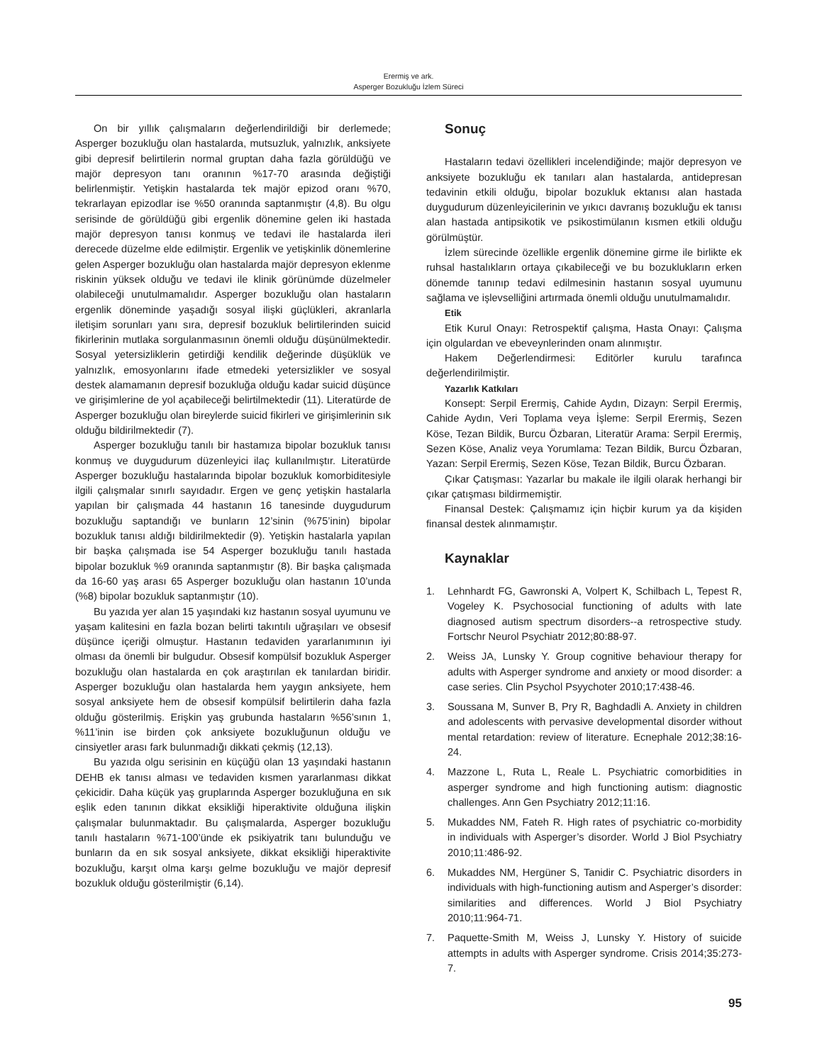Erermiş ve ark.
Asperger Bozukluğu İzlem Süreci
On bir yıllık çalışmaların değerlendirildiği bir derlemede; Asperger bozukluğu olan hastalarda, mutsuzluk, yalnızlık, anksiyete gibi depresif belirtilerin normal gruptan daha fazla görüldüğü ve majör depresyon tanı oranının %17-70 arasında değiştiği belirlenmiştir. Yetişkin hastalarda tek majör epizod oranı %70, tekrarlayan epizodlar ise %50 oranında saptanmıştır (4,8). Bu olgu serisinde de görüldüğü gibi ergenlik dönemine gelen iki hastada majör depresyon tanısı konmuş ve tedavi ile hastalarda ileri derecede düzelme elde edilmiştir. Ergenlik ve yetişkinlik dönemlerine gelen Asperger bozukluğu olan hastalarda majör depresyon eklenme riskinin yüksek olduğu ve tedavi ile klinik görünümde düzelmeler olabileceği unutulmamalıdır. Asperger bozukluğu olan hastaların ergenlik döneminde yaşadığı sosyal ilişki güçlükleri, akranlarla iletişim sorunları yanı sıra, depresif bozukluk belirtilerinden suicid fikirlerinin mutlaka sorgulanmasının önemli olduğu düşünülmektedir. Sosyal yetersizliklerin getirdiği kendilik değerinde düşüklük ve yalnızlık, emosyonlarını ifade etmedeki yetersizlikler ve sosyal destek alamamanın depresif bozukluğa olduğu kadar suicid düşünce ve girişimlerine de yol açabileceği belirtilmektedir (11). Literatürde de Asperger bozukluğu olan bireylerde suicid fikirleri ve girişimlerinin sık olduğu bildirilmektedir (7).
Asperger bozukluğu tanılı bir hastamıza bipolar bozukluk tanısı konmuş ve duygudurum düzenleyici ilaç kullanılmıştır. Literatürde Asperger bozukluğu hastalarında bipolar bozukluk komorbiditesiyle ilgili çalışmalar sınırlı sayıdadır. Ergen ve genç yetişkin hastalarla yapılan bir çalışmada 44 hastanın 16 tanesinde duygudurum bozukluğu saptandığı ve bunların 12’sinin (%75’inin) bipolar bozukluk tanısı aldığı bildirilmektedir (9). Yetişkin hastalarla yapılan bir başka çalışmada ise 54 Asperger bozukluğu tanılı hastada bipolar bozukluk %9 oranında saptanmıştır (8). Bir başka çalışmada da 16-60 yaş arası 65 Asperger bozukluğu olan hastanın 10’unda (%8) bipolar bozukluk saptanmıştır (10).
Bu yazıda yer alan 15 yaşındaki kız hastanın sosyal uyumunu ve yaşam kalitesini en fazla bozan belirti takıntılı uğraşıları ve obsesif düşünce içeriği olmuştur. Hastanın tedaviden yararlanımının iyi olması da önemli bir bulgudur. Obsesif kompülsif bozukluk Asperger bozukluğu olan hastalarda en çok araştırılan ek tanılardan biridir. Asperger bozukluğu olan hastalarda hem yaygın anksiyete, hem sosyal anksiyete hem de obsesif kompülsif belirtilerin daha fazla olduğu gösterilmiş. Erişkin yaş grubunda hastaların %56’sının 1, %11’inin ise birden çok anksiyete bozukluğunun olduğu ve cinsiyetler arası fark bulunmadığı dikkati çekmiş (12,13).
Bu yazıda olgu serisinin en küçüğü olan 13 yaşındaki hastanın DEHB ek tanısı alması ve tedaviden kısmen yararlanması dikkat çekicidir. Daha küçük yaş gruplarında Asperger bozukluğuna en sık eşlik eden tanının dikkat eksikliği hiperaktivite olduğuna ilişkin çalışmalar bulunmaktadır. Bu çalışmalarda, Asperger bozukluğu tanılı hastaların %71-100’ünde ek psikiyatrik tanı bulunduğu ve bunların da en sık sosyal anksiyete, dikkat eksikliği hiperaktivite bozukluğu, karşıt olma karşı gelme bozukluğu ve majör depresif bozukluk olduğu gösterilmiştir (6,14).
Sonuç
Hastaların tedavi özellikleri incelendiğinde; majör depresyon ve anksiyete bozukluğu ek tanıları alan hastalarda, antidepresan tedavinin etkili olduğu, bipolar bozukluk ektanısı alan hastada duygudurum düzenleyicilerinin ve yıkıcı davranış bozukluğu ek tanısı alan hastada antipsikotik ve psikostimülanın kısmen etkili olduğu görülmüştür.
İzlem sürecinde özellikle ergenlik dönemine girme ile birlikte ek ruhsal hastalıkların ortaya çıkabileceği ve bu bozuklukların erken dönemde tanınıp tedavi edilmesinin hastanın sosyal uyumunu sağlama ve işlevselliğini artırmada önemli olduğu unutulmamalıdır.
Etik
Etik Kurul Onayı: Retrospektif çalışma, Hasta Onayı: Çalışma için olgulardan ve ebeveynlerinden onam alınmıştır.
Hakem Değerlendirmesi: Editörler kurulu tarafınca değerlendirilmiştir.
Yazarlık Katkıları
Konsept: Serpil Erermiş, Cahide Aydın, Dizayn: Serpil Erermiş, Cahide Aydın, Veri Toplama veya İşleme: Serpil Erermiş, Sezen Köse, Tezan Bildik, Burcu Özbaran, Literatür Arama: Serpil Erermiş, Sezen Köse, Analiz veya Yorumlama: Tezan Bildik, Burcu Özbaran, Yazan: Serpil Erermiş, Sezen Köse, Tezan Bildik, Burcu Özbaran.
Çıkar Çatışması: Yazarlar bu makale ile ilgili olarak herhangi bir çıkar çatışması bildirmemiştir.
Finansal Destek: Çalışmamız için hiçbir kurum ya da kişiden finansal destek alınmamıştır.
Kaynaklar
1. Lehnhardt FG, Gawronski A, Volpert K, Schilbach L, Tepest R, Vogeley K. Psychosocial functioning of adults with late diagnosed autism spectrum disorders--a retrospective study. Fortschr Neurol Psychiatr 2012;80:88-97.
2. Weiss JA, Lunsky Y. Group cognitive behaviour therapy for adults with Asperger syndrome and anxiety or mood disorder: a case series. Clin Psychol Psyychoter 2010;17:438-46.
3. Soussana M, Sunver B, Pry R, Baghdadli A. Anxiety in children and adolescents with pervasive developmental disorder without mental retardation: review of literature. Ecnephale 2012;38:16-24.
4. Mazzone L, Ruta L, Reale L. Psychiatric comorbidities in asperger syndrome and high functioning autism: diagnostic challenges. Ann Gen Psychiatry 2012;11:16.
5. Mukaddes NM, Fateh R. High rates of psychiatric co-morbidity in individuals with Asperger’s disorder. World J Biol Psychiatry 2010;11:486-92.
6. Mukaddes NM, Hergüner S, Tanidir C. Psychiatric disorders in individuals with high-functioning autism and Asperger’s disorder: similarities and differences. World J Biol Psychiatry 2010;11:964-71.
7. Paquette-Smith M, Weiss J, Lunsky Y. History of suicide attempts in adults with Asperger syndrome. Crisis 2014;35:273-7.
95